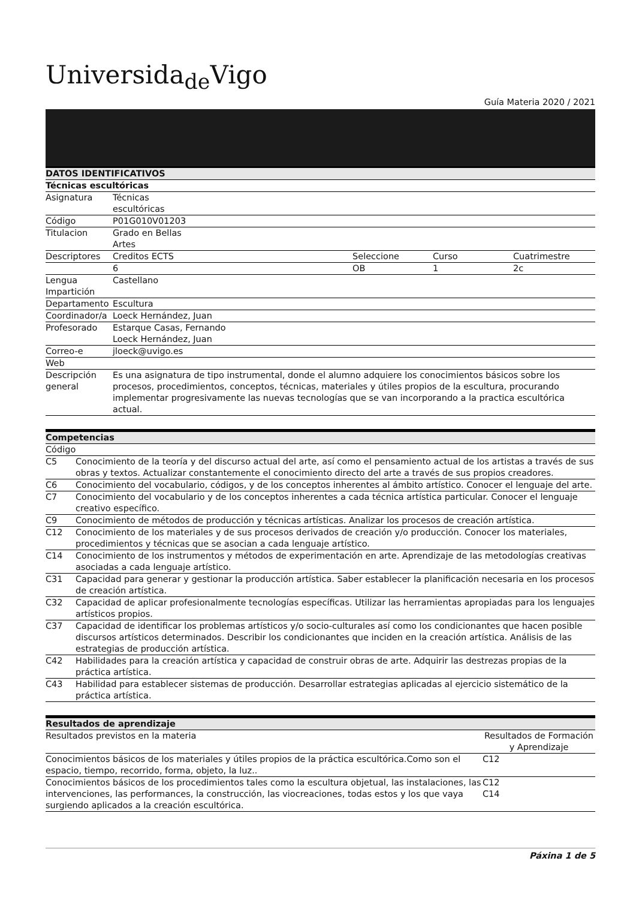Universida<sub>de</sub>Vigo
Guía Materia 2020 / 2021
| DATOS IDENTIFICATIVOS | | | | |
| --- | --- | --- | --- | --- |
| Técnicas escultóricas | | | | |
| Asignatura | Técnicas escultóricas | | | |
| Código | P01G010V01203 | | | |
| Titulacion | Grado en Bellas Artes | | | |
| Descriptores | Creditos ECTS | Seleccione | Curso | Cuatrimestre |
| | 6 | OB | 1 | 2c |
| Lengua Impartición | Castellano | | | |
| Departamento | Escultura | | | |
| Coordinador/a | Loeck Hernández, Juan | | | |
| Profesorado | Estarque Casas, Fernando Loeck Hernández, Juan | | | |
| Correo-e | jloeck@uvigo.es | | | |
| Web | | | | |
| Descripción general | Es una asignatura de tipo instrumental, donde el alumno adquiere los conocimientos básicos sobre los procesos, procedimientos, conceptos, técnicas, materiales y útiles propios de la escultura, procurando implementar progresivamente las nuevas tecnologías que se van incorporando a la practica escultórica actual. | | | |
| Competencias | |
| --- | --- |
| Código | |
| C5 | Conocimiento de la teoría y del discurso actual del arte, así como el pensamiento actual de los artistas a través de sus obras y textos. Actualizar constantemente el conocimiento directo del arte a través de sus propios creadores. |
| C6 | Conocimiento del vocabulario, códigos, y de los conceptos inherentes al ámbito artístico. Conocer el lenguaje del arte. |
| C7 | Conocimiento del vocabulario y de los conceptos inherentes a cada técnica artística particular. Conocer el lenguaje creativo específico. |
| C9 | Conocimiento de métodos de producción y técnicas artísticas. Analizar los procesos de creación artística. |
| C12 | Conocimiento de los materiales y de sus procesos derivados de creación y/o producción. Conocer los materiales, procedimientos y técnicas que se asocian a cada lenguaje artístico. |
| C14 | Conocimiento de los instrumentos y métodos de experimentación en arte. Aprendizaje de las metodologías creativas asociadas a cada lenguaje artístico. |
| C31 | Capacidad para generar y gestionar la producción artística. Saber establecer la planificación necesaria en los procesos de creación artística. |
| C32 | Capacidad de aplicar profesionalmente tecnologías específicas. Utilizar las herramientas apropiadas para los lenguajes artísticos propios. |
| C37 | Capacidad de identificar los problemas artísticos y/o socio-culturales así como los condicionantes que hacen posible discursos artísticos determinados. Describir los condicionantes que inciden en la creación artística. Análisis de las estrategias de producción artística. |
| C42 | Habilidades para la creación artística y capacidad de construir obras de arte. Adquirir las destrezas propias de la práctica artística. |
| C43 | Habilidad para establecer sistemas de producción. Desarrollar estrategias aplicadas al ejercicio sistemático de la práctica artística. |
| Resultados de aprendizaje | |
| --- | --- |
| Resultados previstos en la materia | Resultados de Formación y Aprendizaje |
| Conocimientos básicos de los materiales y útiles propios de la práctica escultórica.Como son el espacio, tiempo, recorrido, forma, objeto, la luz.. | C12 |
| Conocimientos básicos de los procedimientos tales como la escultura objetual, las instalaciones, las intervenciones, las performances, la construcción, las viocreaciones, todas estos y los que vaya surgiendo aplicados a la creación escultórica. | C12 C14 |
Páxina 1 de 5